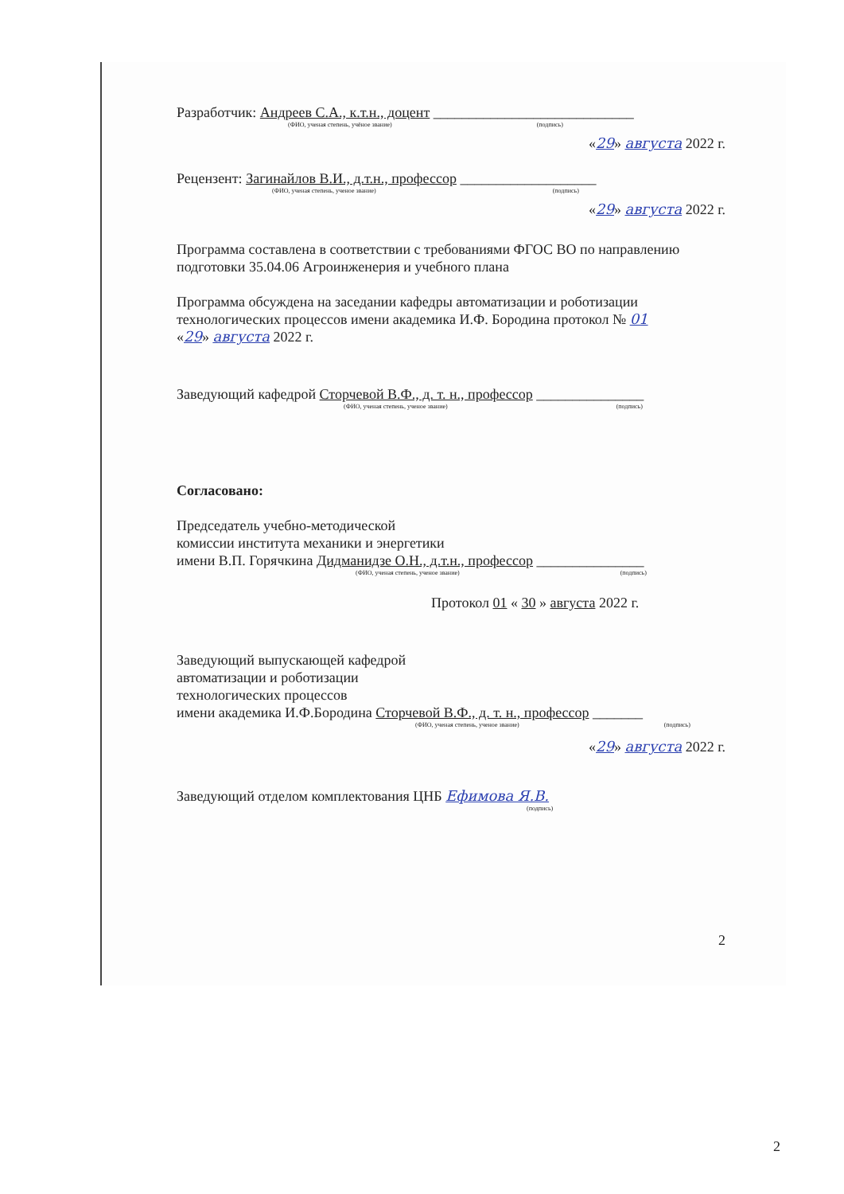Разработчик: Андреев С.А., к.т.н., доцент ____________________________
(ФИО, ученая степень, учёное звание) (подпись)
«29» августа 2022 г.
Рецензент: Загинайлов В.И., д.т.н., профессор ___________________
(ФИО, ученая степень, ученое звание) (подпись)
«29» августа 2022 г.
Программа составлена в соответствии с требованиями ФГОС ВО по направлению подготовки 35.04.06 Агроинженерия и учебного плана
Программа обсуждена на заседании кафедры автоматизации и роботизации технологических процессов имени академика И.Ф. Бородина протокол № 01
«29» августа 2022 г.
Заведующий кафедрой Сторчевой В.Ф., д. т. н., профессор _______________
(ФИО, ученая степень, ученое звание) (подпись)
Согласовано:
Председатель учебно-методической
комиссии института механики и энергетики
имени В.П. Горячкина Дидманидзе О.Н., д.т.н., профессор _______________
(ФИО, ученая степень, ученое звание) (подпись)
Протокол 01 « 30 » августа 2022 г.
Заведующий выпускающей кафедрой
автоматизации и роботизации
технологических процессов
имени академика И.Ф.Бородина Сторчевой В.Ф., д. т. н., профессор _______
(ФИО, ученая степень, ученое звание) (подпись)
«29» августа 2022 г.
Заведующий отделом комплектования ЦНБ Ефимова Я.В.
(подпись)
2
2